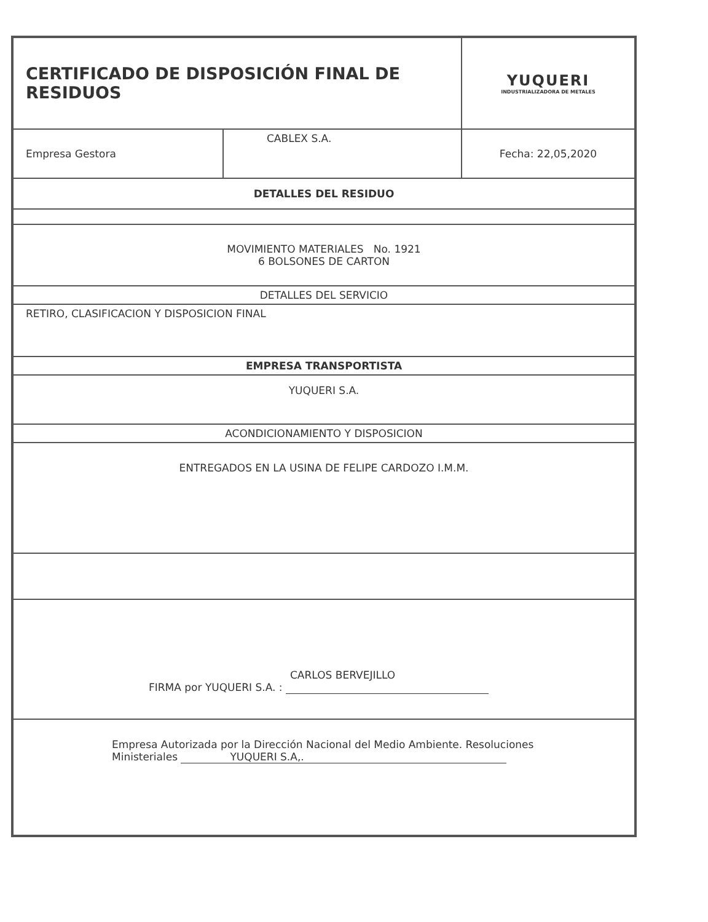| CERTIFICADO DE DISPOSICIÓN FINAL DE RESIDUOS | | YUQUERI INDUSTRIALIZADORA DE METALES |
| Empresa Gestora | CABLEX S.A. | Fecha: 22,05,2020 |
| DETALLES DEL RESIDUO | | |
| MOVIMIENTO MATERIALES No. 1921 6 BOLSONES DE CARTON | | |
| DETALLES DEL SERVICIO | | |
| RETIRO, CLASIFICACION Y DISPOSICION FINAL | | |
| EMPRESA TRANSPORTISTA | | |
| YUQUERI S.A. | | |
| ACONDICIONAMIENTO Y DISPOSICION | | |
| ENTREGADOS EN LA USINA DE FELIPE CARDOZO I.M.M. | | |
| CARLOS BERVEJILLO FIRMA por YUQUERI S.A. : | | |
| Empresa Autorizada por la Dirección Nacional del Medio Ambiente. Resoluciones Ministeriales YUQUERI S.A,. | | |